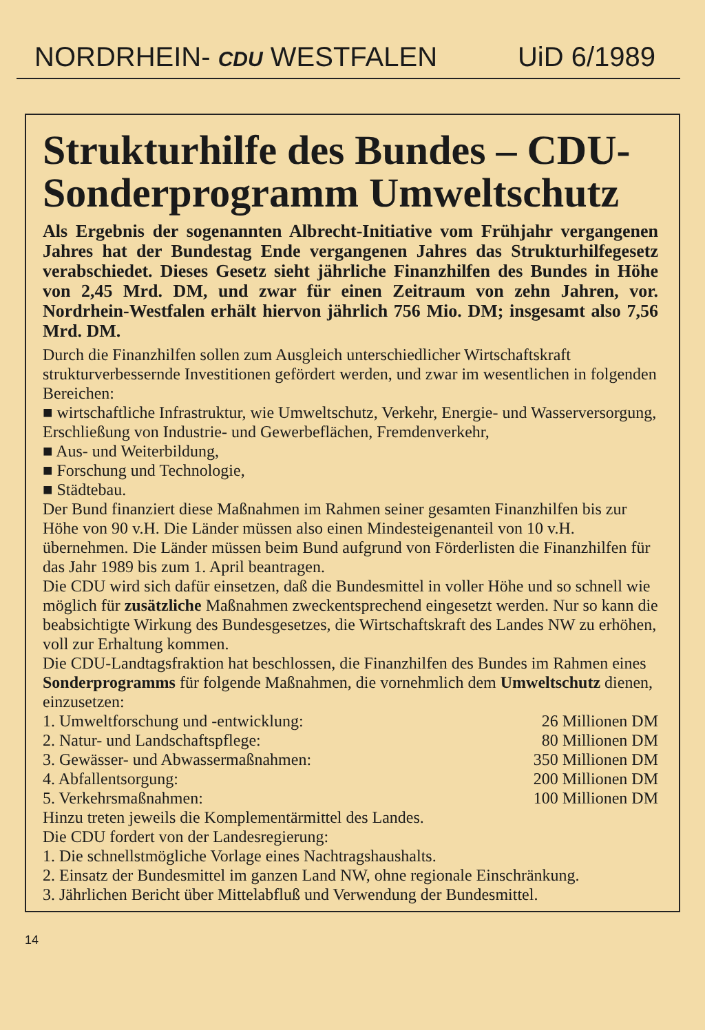NORDRHEIN- CDU WESTFALEN UiD 6/1989
Strukturhilfe des Bundes – CDU-Sonderprogramm Umweltschutz
Als Ergebnis der sogenannten Albrecht-Initiative vom Frühjahr vergangenen Jahres hat der Bundestag Ende vergangenen Jahres das Strukturhilfegesetz verabschiedet. Dieses Gesetz sieht jährliche Finanzhilfen des Bundes in Höhe von 2,45 Mrd. DM, und zwar für einen Zeitraum von zehn Jahren, vor. Nordrhein-Westfalen erhält hiervon jährlich 756 Mio. DM; insgesamt also 7,56 Mrd. DM.
Durch die Finanzhilfen sollen zum Ausgleich unterschiedlicher Wirtschaftskraft strukturverbessernde Investitionen gefördert werden, und zwar im wesentlichen in folgenden Bereichen:
■ wirtschaftliche Infrastruktur, wie Umweltschutz, Verkehr, Energie- und Wasserversorgung, Erschließung von Industrie- und Gewerbeflächen, Fremdenverkehr,
■ Aus- und Weiterbildung,
■ Forschung und Technologie,
■ Städtebau.
Der Bund finanziert diese Maßnahmen im Rahmen seiner gesamten Finanzhilfen bis zur Höhe von 90 v.H. Die Länder müssen also einen Mindesteigenanteil von 10 v.H. übernehmen. Die Länder müssen beim Bund aufgrund von Förderlisten die Finanzhilfen für das Jahr 1989 bis zum 1. April beantragen.
Die CDU wird sich dafür einsetzen, daß die Bundesmittel in voller Höhe und so schnell wie möglich für zusätzliche Maßnahmen zweckentsprechend eingesetzt werden. Nur so kann die beabsichtigte Wirkung des Bundesgesetzes, die Wirtschaftskraft des Landes NW zu erhöhen, voll zur Erhaltung kommen.
Die CDU-Landtagsfraktion hat beschlossen, die Finanzhilfen des Bundes im Rahmen eines Sonderprogramms für folgende Maßnahmen, die vornehmlich dem Umweltschutz dienen, einzusetzen:
1. Umweltforschung und -entwicklung: 26 Millionen DM
2. Natur- und Landschaftspflege: 80 Millionen DM
3. Gewässer- und Abwassermaßnahmen: 350 Millionen DM
4. Abfallentsorgung: 200 Millionen DM
5. Verkehrsmaßnahmen: 100 Millionen DM
Hinzu treten jeweils die Komplementärmittel des Landes.
Die CDU fordert von der Landesregierung:
1. Die schnellstmögliche Vorlage eines Nachtragshaushalts.
2. Einsatz der Bundesmittel im ganzen Land NW, ohne regionale Einschränkung.
3. Jährlichen Bericht über Mittelabfluß und Verwendung der Bundesmittel.
14